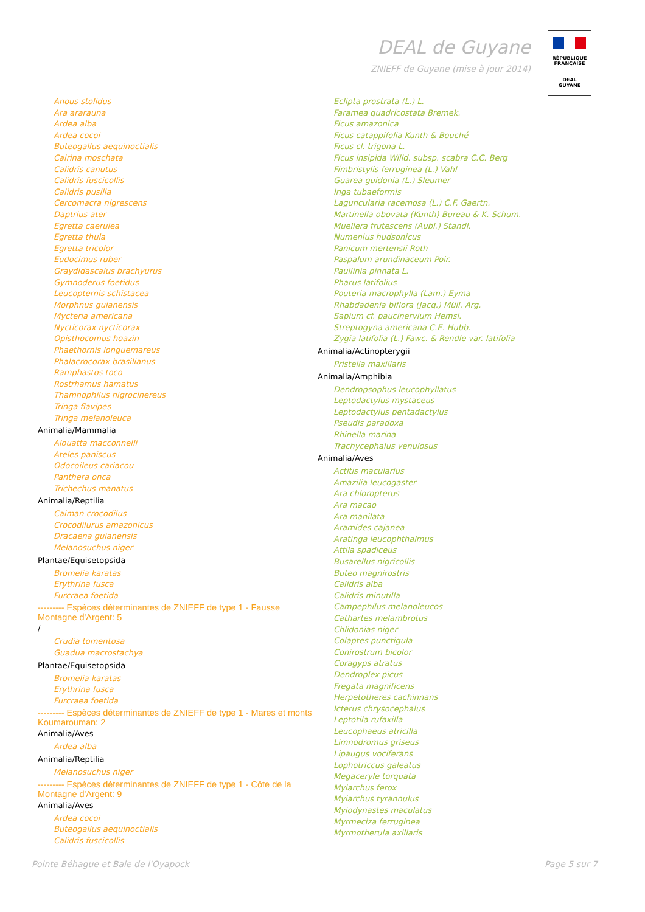DEAL de Guyane
ZNIEFF de Guyane (mise à jour 2014)
RÉPUBLIQUE FRANÇAISE
DEAL
GUYANE
Anous stolidus
Ara ararauna
Ardea alba
Ardea cocoi
Buteogallus aequinoctialis
Cairina moschata
Calidris canutus
Calidris fuscicollis
Calidris pusilla
Cercomacra nigrescens
Daptrius ater
Egretta caerulea
Egretta thula
Egretta tricolor
Eudocimus ruber
Graydidascalus brachyurus
Gymnoderus foetidus
Leucopternis schistacea
Morphnus guianensis
Mycteria americana
Nycticorax nycticorax
Opisthocomus hoazin
Phaethornis longuemareus
Phalacrocorax brasilianus
Ramphastos toco
Rostrhamus hamatus
Thamnophilus nigrocinereus
Tringa flavipes
Tringa melanoleuca
Animalia/Mammalia
Alouatta macconnelli
Ateles paniscus
Odocoileus cariacou
Panthera onca
Trichechus manatus
Animalia/Reptilia
Caiman crocodilus
Crocodilurus amazonicus
Dracaena guianensis
Melanosuchus niger
Plantae/Equisetopsida
Bromelia karatas
Erythrina fusca
Furcraea foetida
--------- Espèces déterminantes de ZNIEFF de type 1 - Fausse Montagne d'Argent: 5
/
Crudia tomentosa
Guadua macrostachya
Plantae/Equisetopsida
Bromelia karatas
Erythrina fusca
Furcraea foetida
--------- Espèces déterminantes de ZNIEFF de type 1 - Mares et monts Koumarouman: 2
Animalia/Aves
Ardea alba
Animalia/Reptilia
Melanosuchus niger
--------- Espèces déterminantes de ZNIEFF de type 1 - Côte de la Montagne d'Argent: 9
Animalia/Aves
Ardea cocoi
Buteogallus aequinoctialis
Calidris fuscicollis
Eclipta prostrata (L.) L.
Faramea quadricostata Bremek.
Ficus amazonica
Ficus catappifolia Kunth & Bouché
Ficus cf. trigona L.
Ficus insipida Willd. subsp. scabra C.C. Berg
Fimbristylis ferruginea (L.) Vahl
Guarea guidonia (L.) Sleumer
Inga tubaeformis
Laguncularia racemosa (L.) C.F. Gaertn.
Martinella obovata (Kunth) Bureau & K. Schum.
Muellera frutescens (Aubl.) Standl.
Numenius hudsonicus
Panicum mertensii Roth
Paspalum arundinaceum Poir.
Paullinia pinnata L.
Pharus latifolius
Pouteria macrophylla (Lam.) Eyma
Rhabdadenia biflora (Jacq.) Müll. Arg.
Sapium cf. paucinervium Hemsl.
Streptogyna americana C.E. Hubb.
Zygia latifolia (L.) Fawc. & Rendle var. latifolia
Animalia/Actinopterygii
Pristella maxillaris
Animalia/Amphibia
Dendropsophus leucophyllatus
Leptodactylus mystaceus
Leptodactylus pentadactylus
Pseudis paradoxa
Rhinella marina
Trachycephalus venulosus
Animalia/Aves
Actitis macularius
Amazilia leucogaster
Ara chloropterus
Ara macao
Ara manilata
Aramides cajanea
Aratinga leucophthalmus
Attila spadiceus
Busarellus nigricollis
Buteo magnirostris
Calidris alba
Calidris minutilla
Campephilus melanoleucos
Cathartes melambrotus
Chlidonias niger
Colaptes punctigula
Conirostrum bicolor
Coragyps atratus
Dendroplex picus
Fregata magnificens
Herpetotheres cachinnans
Icterus chrysocephalus
Leptotila rufaxilla
Leucophaeus atricilla
Limnodromus griseus
Lipaugus vociferans
Lophotriccus galeatus
Megaceryle torquata
Myiarchus ferox
Myiarchus tyrannulus
Myiodynastes maculatus
Myrmeciza ferruginea
Myrmotherula axillaris
Pointe Béhague et Baie de l'Oyapock Page 5 sur 7